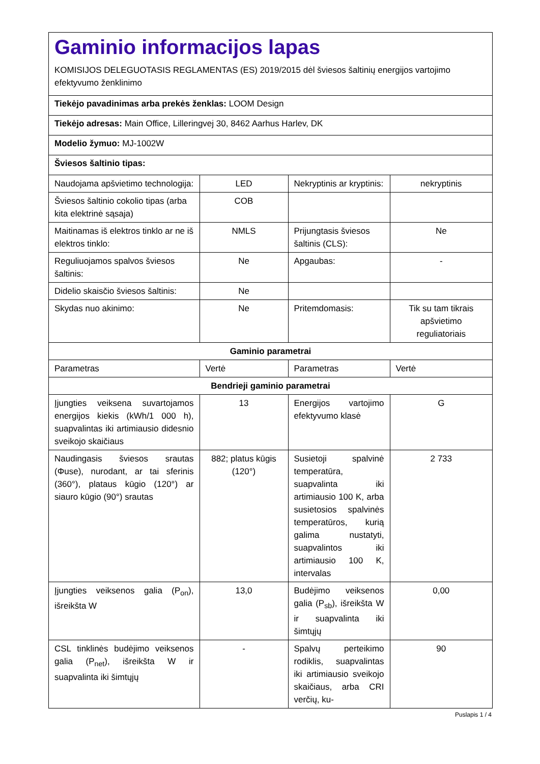Gaminio informacijos lapas
KOMISIJOS DELEGUOTASIS REGLAMENTAS (ES) 2019/2015 dėl šviesos šaltinių energijos vartojimo efektyvumo ženklinimo
Tiekėjo pavadinimas arba prekės ženklas: LOOM Design
Tiekėjo adresas: Main Office, Lilleringvej 30, 8462 Aarhus Harlev, DK
Modelio žymuo: MJ-1002W
Šviesos šaltinio tipas:
| Naudojama apšvietimo technologija: | LED | Nekryptinis ar kryptinis: | nekryptinis |
| Šviesos šaltinio cokolio tipas (arba kita elektrinė sąsaja) | COB | | |
| Maitinamas iš elektros tinklo ar ne iš elektros tinklo: | NMLS | Prijungtasis šviesos šaltinis (CLS): | Ne |
| Reguliuojamos spalvos šviesos šaltinis: | Ne | Apgaubas: | - |
| Didelio skaisčio šviesos šaltinis: | Ne | | |
| Skydas nuo akinimo: | Ne | Pritemdomasis: | Tik su tam tikrais apšvietimo reguliatoriais |
| Gaminio parametrai | | | |
| Parametras | Vertė | Parametras | Vertė |
| Bendrieji gaminio parametrai | | | |
| Įjungties veiksena suvartojamos energijos kiekis (kWh/1 000 h), suapvalintas iki artimiausio didesnio sveikojo skaičiaus | 13 | Energijos vartojimo efektyvumo klasė | G |
| Naudingasis šviesos srautas (Φuse), nurodant, ar tai sferinis (360°), plataus kūgio (120°) ar siauro kūgio (90°) srautas | 882; platus kūgis (120°) | Susietoji spalvinė temperatūra, suapvalinta iki artimiausio 100 K, arba susietosios spalvinės temperatūros, kurią galima nustatyti, suapvalintos iki artimiausio 100 K, intervalas | 2 733 |
| Įjungties veiksenos galia (P<sub>on</sub>), išreikšta W | 13,0 | Budėjimo veiksenos galia (P<sub>sb</sub>), išreikšta W ir suapvalinta iki šimtųjų | 0,00 |
| CSL tinklinės budėjimo veiksenos galia (P<sub>net</sub>), išreikšta W ir suapvalinta iki šimtųjų | - | Spalvų perteikimo rodiklis, suapvalintas iki artimiausio sveikojo skaičiaus, arba CRI verčių, ku- | 90 |
Puslapis 1 / 4